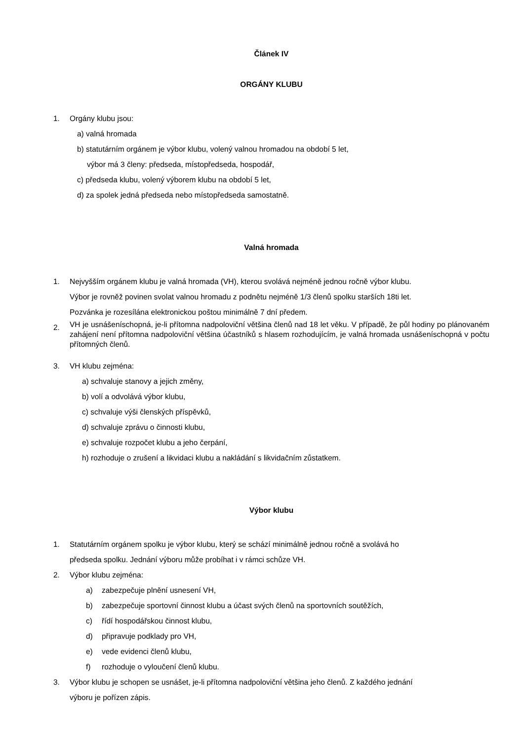Článek IV
ORGÁNY KLUBU
1. Orgány klubu jsou:
a) valná hromada
b) statutárním orgánem je výbor klubu, volený valnou hromadou na období 5 let,
výbor má 3 členy: předseda, místopředseda, hospodář,
c) předseda klubu, volený výborem klubu na období 5 let,
d) za spolek jedná předseda nebo místopředseda samostatně.
Valná hromada
1. Nejvyšším orgánem klubu je valná hromada (VH), kterou svolává nejméně jednou ročně výbor klubu.
Výbor je rovněž povinen svolat valnou hromadu z podnětu nejméně 1/3 členů spolku starších 18ti let.
Pozvánka je rozesílána elektronickou poštou minimálně 7 dní předem.
2. VH je usnášeníschopná, je-li přítomna nadpoloviční většina členů nad 18 let věku. V případě, že půl hodiny po plánovaném zahájení není přítomna nadpoloviční většina účastníků s hlasem rozhodujícím, je valná hromada usnášeníschopná v počtu přítomných členů.
3. VH klubu zejména:
a) schvaluje stanovy a jejich změny,
b) volí a odvolává výbor klubu,
c) schvaluje výši členských příspěvků,
d) schvaluje zprávu o činnosti klubu,
e) schvaluje rozpočet klubu a jeho čerpání,
h) rozhoduje o zrušení a likvidaci klubu a nakládání s likvidačním zůstatkem.
Výbor klubu
1. Statutárním orgánem spolku je výbor klubu, který se schází minimálně jednou ročně a svolává ho
předseda spolku. Jednání výboru může probíhat i v rámci schůze VH.
2. Výbor klubu zejména:
a) zabezpečuje plnění usnesení VH,
b) zabezpečuje sportovní činnost klubu a účast svých členů na sportovních soutěžích,
c) řídí hospodářskou činnost klubu,
d) připravuje podklady pro VH,
e) vede evidenci členů klubu,
f) rozhoduje o vyloučení členů klubu.
3. Výbor klubu je schopen se usnášet, je-li přítomna nadpoloviční většina jeho členů. Z každého jednání
výboru je pořízen zápis.